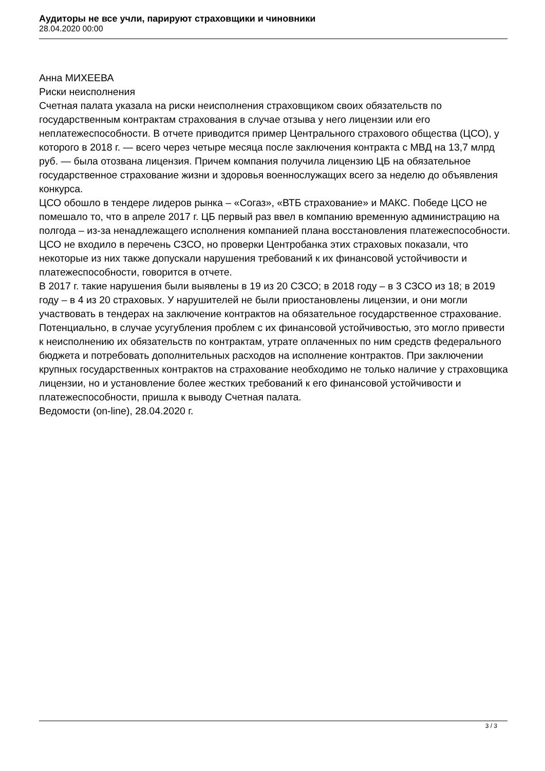Аудиторы не все учли, парируют страховщики и чиновники
28.04.2020 00:00
Анна МИХЕЕВА
Риски неисполнения
Счетная палата указала на риски неисполнения страховщиком своих обязательств по государственным контрактам страхования в случае отзыва у него лицензии или его неплатежеспособности. В отчете приводится пример Центрального страхового общества (ЦСО), у которого в 2018 г. — всего через четыре месяца после заключения контракта с МВД на 13,7 млрд руб. — была отозвана лицензия. Причем компания получила лицензию ЦБ на обязательное государственное страхование жизни и здоровья военнослужащих всего за неделю до объявления конкурса.
ЦСО обошло в тендере лидеров рынка – «Согаз», «ВТБ страхование» и МАКС. Победе ЦСО не помешало то, что в апреле 2017 г. ЦБ первый раз ввел в компанию временную администрацию на полгода – из-за ненадлежащего исполнения компанией плана восстановления платежеспособности. ЦСО не входило в перечень СЗСО, но проверки Центробанка этих страховых показали, что некоторые из них также допускали нарушения требований к их финансовой устойчивости и платежеспособности, говорится в отчете.
В 2017 г. такие нарушения были выявлены в 19 из 20 СЗСО; в 2018 году – в 3 СЗСО из 18; в 2019 году – в 4 из 20 страховых. У нарушителей не были приостановлены лицензии, и они могли участвовать в тендерах на заключение контрактов на обязательное государственное страхование. Потенциально, в случае усугубления проблем с их финансовой устойчивостью, это могло привести к неисполнению их обязательств по контрактам, утрате оплаченных по ним средств федерального бюджета и потребовать дополнительных расходов на исполнение контрактов. При заключении крупных государственных контрактов на страхование необходимо не только наличие у страховщика лицензии, но и установление более жестких требований к его финансовой устойчивости и платежеспособности, пришла к выводу Счетная палата.
Ведомости (on-line), 28.04.2020 г.
3 / 3